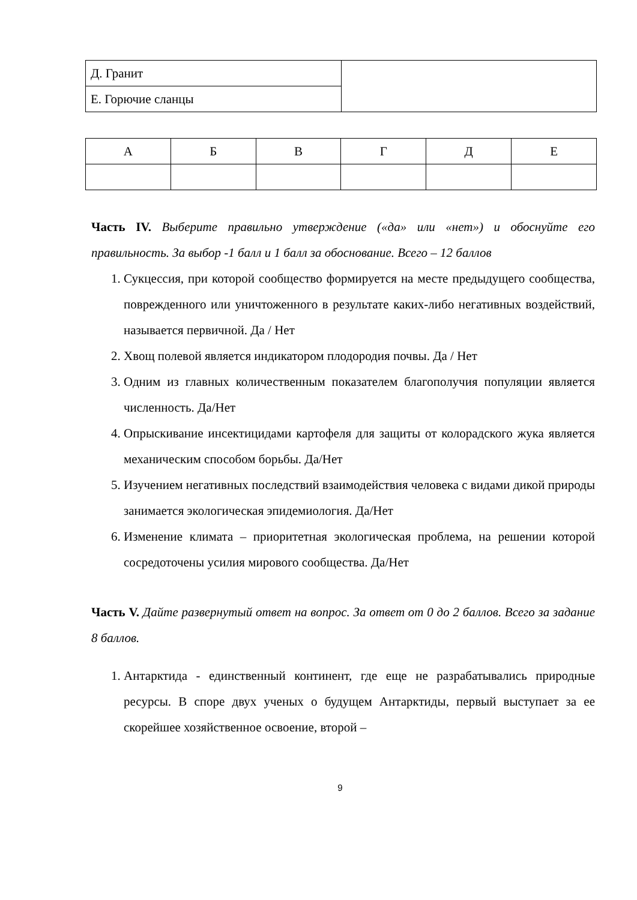| Д. Гранит | |
| Е. Горючие сланцы | |
| А | Б | В | Г | Д | Е |
Часть IV. Выберите правильно утверждение («да» или «нет») и обоснуйте его правильность. За выбор -1 балл и 1 балл за обоснование. Всего – 12 баллов
1. Сукцессия, при которой сообщество формируется на месте предыдущего сообщества, поврежденного или уничтоженного в результате каких-либо негативных воздействий, называется первичной. Да / Нет
2. Хвощ полевой является индикатором плодородия почвы. Да / Нет
3. Одним из главных количественным показателем благополучия популяции является численность. Да/Нет
4. Опрыскивание инсектицидами картофеля для защиты от колорадского жука является механическим способом борьбы. Да/Нет
5. Изучением негативных последствий взаимодействия человека с видами дикой природы занимается экологическая эпидемиология. Да/Нет
6. Изменение климата – приоритетная экологическая проблема, на решении которой сосредоточены усилия мирового сообщества. Да/Нет
Часть V. Дайте развернутый ответ на вопрос. За ответ от 0 до 2 баллов. Всего за задание 8 баллов.
1. Антарктида - единственный континент, где еще не разрабатывались природные ресурсы. В споре двух ученых о будущем Антарктиды, первый выступает за ее скорейшее хозяйственное освоение, второй –
9